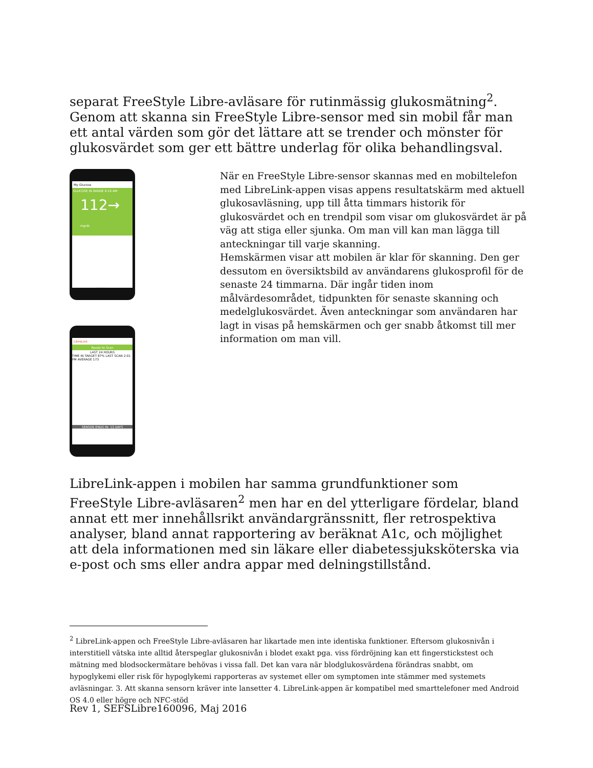separat FreeStyle Libre-avläsare för rutinmässig glukosmätning<sup>2</sup>. Genom att skanna sin FreeStyle Libre-sensor med sin mobil får man ett antal värden som gör det lättare att se trender och mönster för glukosvärdet som ger ett bättre underlag för olika behandlingsval.
My Glucose
GLUCOSE IN RANGE 9:16 AM
112→ mg/dL
Add Note
LibreLink
Ready to Scan
LAST 24 HOURS
TIME IN TARGET 87% LAST SCAN 2:01 PM AVERAGE 173
SENSOR ENDS IN: 13 DAYS
När en FreeStyle Libre-sensor skannas med en mobiltelefon med LibreLink-appen visas appens resultatskärm med aktuell glukosavläsning, upp till åtta timmars historik för glukosvärdet och en trendpil som visar om glukosvärdet är på väg att stiga eller sjunka. Om man vill kan man lägga till anteckningar till varje skanning.
Hemskärmen visar att mobilen är klar för skanning. Den ger dessutom en översiktsbild av användarens glukosprofil för de senaste 24 timmarna. Där ingår tiden inom målvärdesområdet, tidpunkten för senaste skanning och medelglukosvärdet. Även anteckningar som användaren har lagt in visas på hemskärmen och ger snabb åtkomst till mer information om man vill.
LibreLink-appen i mobilen har samma grundfunktioner som FreeStyle Libre-avläsaren<sup>2</sup> men har en del ytterligare fördelar, bland annat ett mer innehållsrikt användargränssnitt, fler retrospektiva analyser, bland annat rapportering av beräknat A1c, och möjlighet att dela informationen med sin läkare eller diabetessjuksköterska via e-post och sms eller andra appar med delningstillstånd.
<sup>2</sup> LibreLink-appen och FreeStyle Libre-avläsaren har likartade men inte identiska funktioner. Eftersom glukosnivån i interstitiell vätska inte alltid återspeglar glukosnivån i blodet exakt pga. viss fördröjning kan ett fingerstickstest och mätning med blodsockermätare behövas i vissa fall. Det kan vara när blodglukosvärdena förändras snabbt, om hypoglykemi eller risk för hypoglykemi rapporteras av systemet eller om symptomen inte stämmer med systemets avläsningar. 3. Att skanna sensorn kräver inte lansetter 4. LibreLink-appen är kompatibel med smarttelefoner med Android OS 4.0 eller högre och NFC-stöd
Rev 1, SEFSLibre160096, Maj 2016